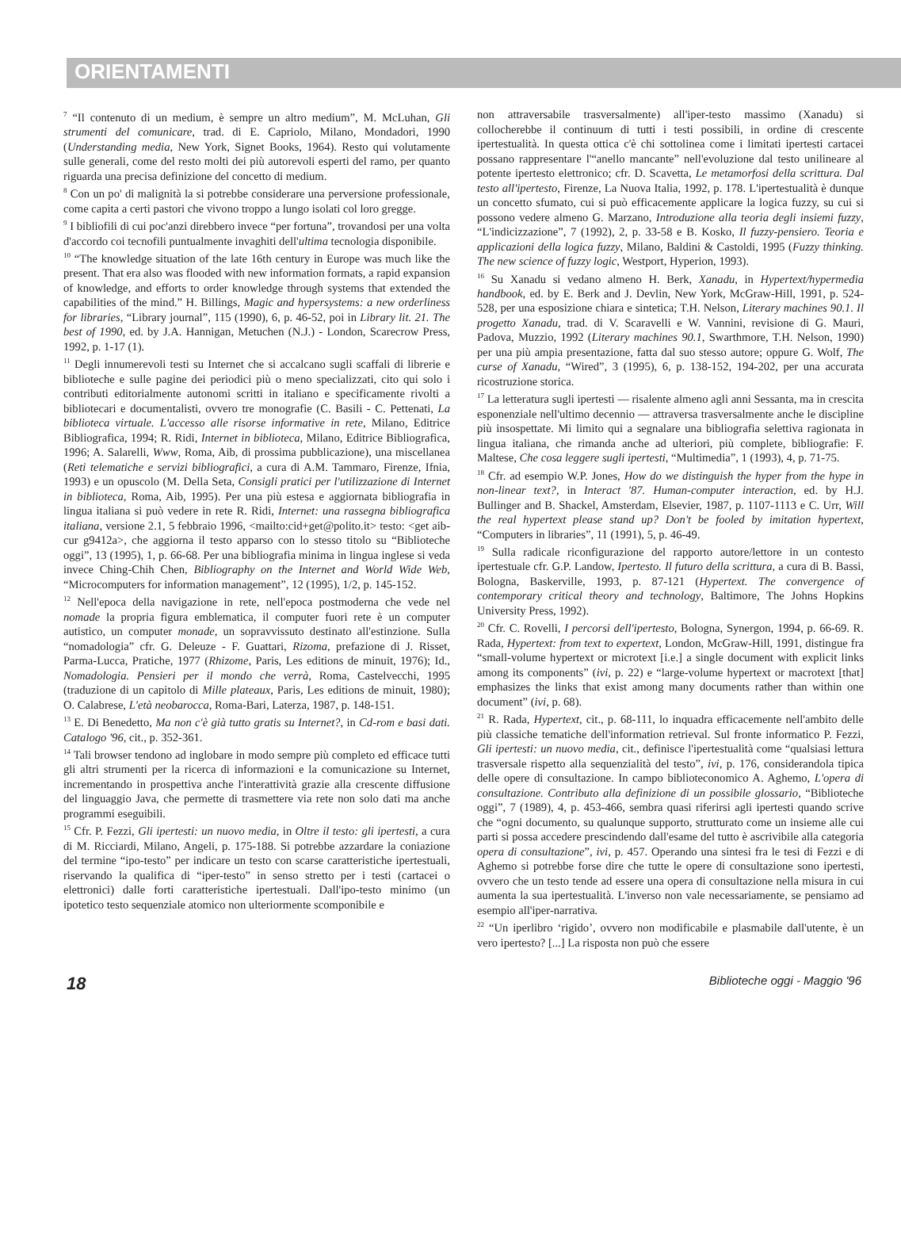ORIENTAMENTI
<sup>7</sup> “Il contenuto di un medium, è sempre un altro medium”, M. McLuhan, Gli strumenti del comunicare, trad. di E. Capriolo, Milano, Mondadori, 1990 (Understanding media, New York, Signet Books, 1964). Resto qui volutamente sulle generali, come del resto molti dei più autorevoli esperti del ramo, per quanto riguarda una precisa definizione del concetto di medium.
<sup>8</sup> Con un po' di malignità la si potrebbe considerare una perversione professionale, come capita a certi pastori che vivono troppo a lungo isolati col loro gregge.
<sup>9</sup> I bibliofili di cui poc'anzi direbbero invece “per fortuna”, trovandosi per una volta d'accordo coi tecnofili puntualmente invaghiti dell'ultima tecnologia disponibile.
<sup>10</sup> “The knowledge situation of the late 16th century in Europe was much like the present. That era also was flooded with new information formats, a rapid expansion of knowledge, and efforts to order knowledge through systems that extended the capabilities of the mind.” H. Billings, Magic and hypersystems: a new orderliness for libraries, “Library journal”, 115 (1990), 6, p. 46-52, poi in Library lit. 21. The best of 1990, ed. by J.A. Hannigan, Metuchen (N.J.) - London, Scarecrow Press, 1992, p. 1-17 (1).
<sup>11</sup> Degli innumerevoli testi su Internet che si accalcano sugli scaffali di librerie e biblioteche e sulle pagine dei periodici più o meno specializzati, cito qui solo i contributi editorialmente autonomi scritti in italiano e specificamente rivolti a bibliotecari e documentalisti, ovvero tre monografie (C. Basili - C. Pettenati, La biblioteca virtuale. L'accesso alle risorse informative in rete, Milano, Editrice Bibliografica, 1994; R. Ridi, Internet in biblioteca, Milano, Editrice Bibliografica, 1996; A. Salarelli, Www, Roma, Aib, di prossima pubblicazione), una miscellanea (Reti telematiche e servizi bibliografici, a cura di A.M. Tammaro, Firenze, Ifnia, 1993) e un opuscolo (M. Della Seta, Consigli pratici per l'utilizzazione di Internet in biblioteca, Roma, Aib, 1995). Per una più estesa e aggiornata bibliografia in lingua italiana si può vedere in rete R. Ridi, Internet: una rassegna bibliografica italiana, versione 2.1, 5 febbraio 1996, <mailto:cid+get@polito.it> testo: <get aib-cur g9412a>, che aggiorna il testo apparso con lo stesso titolo su “Biblioteche oggi”, 13 (1995), 1, p. 66-68. Per una bibliografia minima in lingua inglese si veda invece Ching-Chih Chen, Bibliography on the Internet and World Wide Web, “Microcomputers for information management”, 12 (1995), 1/2, p. 145-152.
<sup>12</sup> Nell'epoca della navigazione in rete, nell'epoca postmoderna che vede nel nomade la propria figura emblematica, il computer fuori rete è un computer autistico, un computer monade, un sopravvissuto destinato all'estinzione. Sulla “nomadologia” cfr. G. Deleuze - F. Guattari, Rizoma, prefazione di J. Risset, Parma-Lucca, Pratiche, 1977 (Rhizome, Paris, Les editions de minuit, 1976); Id., Nomadologia. Pensieri per il mondo che verrà, Roma, Castelvecchi, 1995 (traduzione di un capitolo di Mille plateaux, Paris, Les editions de minuit, 1980); O. Calabrese, L'età neobarocca, Roma-Bari, Laterza, 1987, p. 148-151.
<sup>13</sup> E. Di Benedetto, Ma non c'è già tutto gratis su Internet?, in Cd-rom e basi dati. Catalogo '96, cit., p. 352-361.
<sup>14</sup> Tali browser tendono ad inglobare in modo sempre più completo ed efficace tutti gli altri strumenti per la ricerca di informazioni e la comunicazione su Internet, incrementando in prospettiva anche l'interattività grazie alla crescente diffusione del linguaggio Java, che permette di trasmettere via rete non solo dati ma anche programmi eseguibili.
<sup>15</sup> Cfr. P. Fezzi, Gli ipertesti: un nuovo media, in Oltre il testo: gli ipertesti, a cura di M. Ricciardi, Milano, Angeli, p. 175-188. Si potrebbe azzardare la coniazione del termine “ipo-testo” per indicare un testo con scarse caratteristiche ipertestuali, riservando la qualifica di “iper-testo” in senso stretto per i testi (cartacei o elettronici) dalle forti caratteristiche ipertestuali. Dall'ipo-testo minimo (un ipotetico testo sequenziale atomico non ulteriormente scomponibile e
non attraversabile trasversalmente) all'iper-testo massimo (Xanadu) si collocherebbe il continuum di tutti i testi possibili, in ordine di crescente ipertestualità. In questa ottica c'è chi sottolinea come i limitati ipertesti cartacei possano rappresentare l'“anello mancante” nell'evoluzione dal testo unilineare al potente ipertesto elettronico; cfr. D. Scavetta, Le metamorfosi della scrittura. Dal testo all'ipertesto, Firenze, La Nuova Italia, 1992, p. 178. L'ipertestualità è dunque un concetto sfumato, cui si può efficacemente applicare la logica fuzzy, su cui si possono vedere almeno G. Marzano, Introduzione alla teoria degli insiemi fuzzy, “L'indicizzazione”, 7 (1992), 2, p. 33-58 e B. Kosko, Il fuzzy-pensiero. Teoria e applicazioni della logica fuzzy, Milano, Baldini & Castoldi, 1995 (Fuzzy thinking. The new science of fuzzy logic, Westport, Hyperion, 1993).
<sup>16</sup> Su Xanadu si vedano almeno H. Berk, Xanadu, in Hypertext/hypermedia handbook, ed. by E. Berk and J. Devlin, New York, McGraw-Hill, 1991, p. 524-528, per una esposizione chiara e sintetica; T.H. Nelson, Literary machines 90.1. Il progetto Xanadu, trad. di V. Scaravelli e W. Vannini, revisione di G. Mauri, Padova, Muzzio, 1992 (Literary machines 90.1, Swarthmore, T.H. Nelson, 1990) per una più ampia presentazione, fatta dal suo stesso autore; oppure G. Wolf, The curse of Xanadu, “Wired”, 3 (1995), 6, p. 138-152, 194-202, per una accurata ricostruzione storica.
<sup>17</sup> La letteratura sugli ipertesti — risalente almeno agli anni Sessanta, ma in crescita esponenziale nell'ultimo decennio — attraversa trasversalmente anche le discipline più insospettate. Mi limito qui a segnalare una bibliografia selettiva ragionata in lingua italiana, che rimanda anche ad ulteriori, più complete, bibliografie: F. Maltese, Che cosa leggere sugli ipertesti, “Multimedia”, 1 (1993), 4, p. 71-75.
<sup>18</sup> Cfr. ad esempio W.P. Jones, How do we distinguish the hyper from the hype in non-linear text?, in Interact '87. Human-computer interaction, ed. by H.J. Bullinger and B. Shackel, Amsterdam, Elsevier, 1987, p. 1107-1113 e C. Urr, Will the real hypertext please stand up? Don't be fooled by imitation hypertext, “Computers in libraries”, 11 (1991), 5, p. 46-49.
<sup>19</sup> Sulla radicale riconfigurazione del rapporto autore/lettore in un contesto ipertestuale cfr. G.P. Landow, Ipertesto. Il futuro della scrittura, a cura di B. Bassi, Bologna, Baskerville, 1993, p. 87-121 (Hypertext. The convergence of contemporary critical theory and technology, Baltimore, The Johns Hopkins University Press, 1992).
<sup>20</sup> Cfr. C. Rovelli, I percorsi dell'ipertesto, Bologna, Synergon, 1994, p. 66-69. R. Rada, Hypertext: from text to expertext, London, McGraw-Hill, 1991, distingue fra “small-volume hypertext or microtext [i.e.] a single document with explicit links among its components” (ivi, p. 22) e “large-volume hypertext or macrotext [that] emphasizes the links that exist among many documents rather than within one document” (ivi, p. 68).
<sup>21</sup> R. Rada, Hypertext, cit., p. 68-111, lo inquadra efficacemente nell'ambito delle più classiche tematiche dell'information retrieval. Sul fronte informatico P. Fezzi, Gli ipertesti: un nuovo media, cit., definisce l'ipertestualità come “qualsiasi lettura trasversale rispetto alla sequenzialità del testo”, ivi, p. 176, considerandola tipica delle opere di consultazione. In campo biblioteconomico A. Aghemo, L'opera di consultazione. Contributo alla definizione di un possibile glossario, “Biblioteche oggi”, 7 (1989), 4, p. 453-466, sembra quasi riferirsi agli ipertesti quando scrive che “ogni documento, su qualunque supporto, strutturato come un insieme alle cui parti si possa accedere prescindendo dall'esame del tutto è ascrivibile alla categoria opera di consultazione”, ivi, p. 457. Operando una sintesi fra le tesi di Fezzi e di Aghemo si potrebbe forse dire che tutte le opere di consultazione sono ipertesti, ovvero che un testo tende ad essere una opera di consultazione nella misura in cui aumenta la sua ipertestualità. L'inverso non vale necessariamente, se pensiamo ad esempio all'iper-narrativa.
<sup>22</sup> “Un iperlibro ‘rigido’, ovvero non modificabile e plasmabile dall'utente, è un vero ipertesto? [...] La risposta non può che essere
18 Biblioteche oggi - Maggio '96